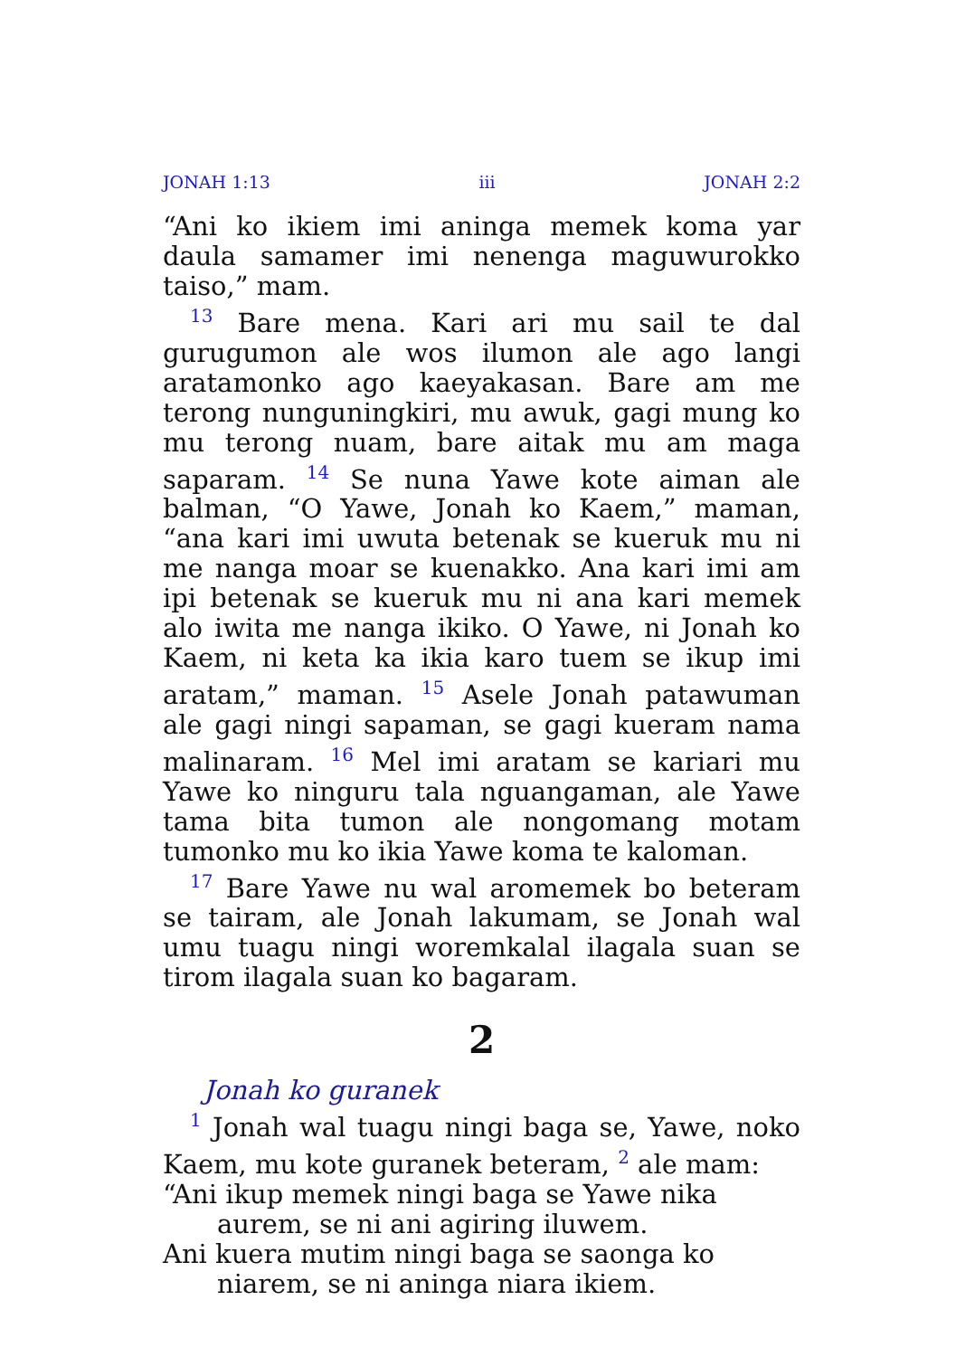JONAH 1:13 iii JONAH 2:2
“Ani ko ikiem imi aninga memek koma yar daula samamer imi nenenga maguwurokko taiso,” mam.
<sup>13</sup> Bare mena. Kari ari mu sail te dal gurugumon ale wos ilumon ale ago langi aratamonko ago kaeyakasan. Bare am me terong nunguningkiri, mu awuk, gagi mung ko mu terong nuam, bare aitak mu am maga saparam. <sup>14</sup> Se nuna Yawe kote aiman ale balman, “O Yawe, Jonah ko Kaem,” maman, “ana kari imi uwuta betenak se kueruk mu ni me nanga moar se kuenakko. Ana kari imi am ipi betenak se kueruk mu ni ana kari memek alo iwita me nanga ikiko. O Yawe, ni Jonah ko Kaem, ni keta ka ikia karo tuem se ikup imi aratam,” maman. <sup>15</sup> Asele Jonah patawuman ale gagi ningi sapaman, se gagi kueram nama malinaram. <sup>16</sup> Mel imi aratam se kariari mu Yawe ko ninguru tala nguangaman, ale Yawe tama bita tumon ale nongomang motam tumonko mu ko ikia Yawe koma te kaloman.
<sup>17</sup> Bare Yawe nu wal aromemek bo beteram se tairam, ale Jonah lakumam, se Jonah wal umu tuagu ningi woremkalal ilagala suan se tirom ilagala suan ko bagaram.
2
Jonah ko guranek
<sup>1</sup> Jonah wal tuagu ningi baga se, Yawe, noko Kaem, mu kote guranek beteram, <sup>2</sup> ale mam:
“Ani ikup memek ningi baga se Yawe nika aurem, se ni ani agiring iluwem.
Ani kuera mutim ningi baga se saonga ko niarem, se ni aninga niara ikiem.